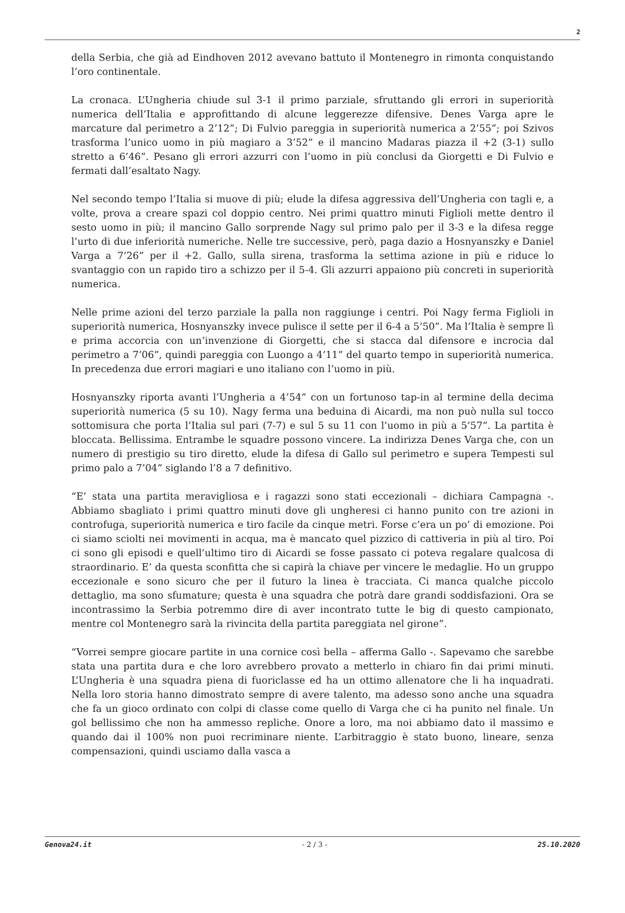2
della Serbia, che già ad Eindhoven 2012 avevano battuto il Montenegro in rimonta conquistando l’oro continentale.
La cronaca. L’Ungheria chiude sul 3-1 il primo parziale, sfruttando gli errori in superiorità numerica dell’Italia e approfittando di alcune leggerezze difensive. Denes Varga apre le marcature dal perimetro a 2’12”; Di Fulvio pareggia in superiorità numerica a 2’55”; poi Szivos trasforma l’unico uomo in più magiaro a 3’52” e il mancino Madaras piazza il +2 (3-1) sullo stretto a 6’46”. Pesano gli errori azzurri con l’uomo in più conclusi da Giorgetti e Di Fulvio e fermati dall’esaltato Nagy.
Nel secondo tempo l’Italia si muove di più; elude la difesa aggressiva dell’Ungheria con tagli e, a volte, prova a creare spazi col doppio centro. Nei primi quattro minuti Figlioli mette dentro il sesto uomo in più; il mancino Gallo sorprende Nagy sul primo palo per il 3-3 e la difesa regge l’urto di due inferiorità numeriche. Nelle tre successive, però, paga dazio a Hosnyanszky e Daniel Varga a 7’26” per il +2. Gallo, sulla sirena, trasforma la settima azione in più e riduce lo svantaggio con un rapido tiro a schizzo per il 5-4. Gli azzurri appaiono più concreti in superiorità numerica.
Nelle prime azioni del terzo parziale la palla non raggiunge i centri. Poi Nagy ferma Figlioli in superiorità numerica, Hosnyanszky invece pulisce il sette per il 6-4 a 5’50”. Ma l’Italia è sempre lì e prima accorcia con un’invenzione di Giorgetti, che si stacca dal difensore e incrocia dal perimetro a 7’06”, quindi pareggia con Luongo a 4’11” del quarto tempo in superiorità numerica. In precedenza due errori magiari e uno italiano con l’uomo in più.
Hosnyanszky riporta avanti l’Ungheria a 4’54” con un fortunoso tap-in al termine della decima superiorità numerica (5 su 10). Nagy ferma una beduina di Aicardi, ma non può nulla sul tocco sottomisura che porta l’Italia sul pari (7-7) e sul 5 su 11 con l’uomo in più a 5’57”. La partita è bloccata. Bellissima. Entrambe le squadre possono vincere. La indirizza Denes Varga che, con un numero di prestigio su tiro diretto, elude la difesa di Gallo sul perimetro e supera Tempesti sul primo palo a 7’04” siglando l’8 a 7 definitivo.
“E’ stata una partita meravigliosa e i ragazzi sono stati eccezionali – dichiara Campagna -. Abbiamo sbagliato i primi quattro minuti dove gli ungheresi ci hanno punito con tre azioni in controfuga, superiorità numerica e tiro facile da cinque metri. Forse c’era un po’ di emozione. Poi ci siamo sciolti nei movimenti in acqua, ma è mancato quel pizzico di cattiveria in più al tiro. Poi ci sono gli episodi e quell’ultimo tiro di Aicardi se fosse passato ci poteva regalare qualcosa di straordinario. E’ da questa sconfitta che si capirà la chiave per vincere le medaglie. Ho un gruppo eccezionale e sono sicuro che per il futuro la linea è tracciata. Ci manca qualche piccolo dettaglio, ma sono sfumature; questa è una squadra che potrà dare grandi soddisfazioni. Ora se incontrassimo la Serbia potremmo dire di aver incontrato tutte le big di questo campionato, mentre col Montenegro sarà la rivincita della partita pareggiata nel girone”.
“Vorrei sempre giocare partite in una cornice così bella – afferma Gallo -. Sapevamo che sarebbe stata una partita dura e che loro avrebbero provato a metterlo in chiaro fin dai primi minuti. L’Ungheria è una squadra piena di fuoriclasse ed ha un ottimo allenatore che li ha inquadrati. Nella loro storia hanno dimostrato sempre di avere talento, ma adesso sono anche una squadra che fa un gioco ordinato con colpi di classe come quello di Varga che ci ha punito nel finale. Un gol bellissimo che non ha ammesso repliche. Onore a loro, ma noi abbiamo dato il massimo e quando dai il 100% non puoi recriminare niente. L’arbitraggio è stato buono, lineare, senza compensazioni, quindi usciamo dalla vasca a
Genova24.it - 2 / 3 - 25.10.2020